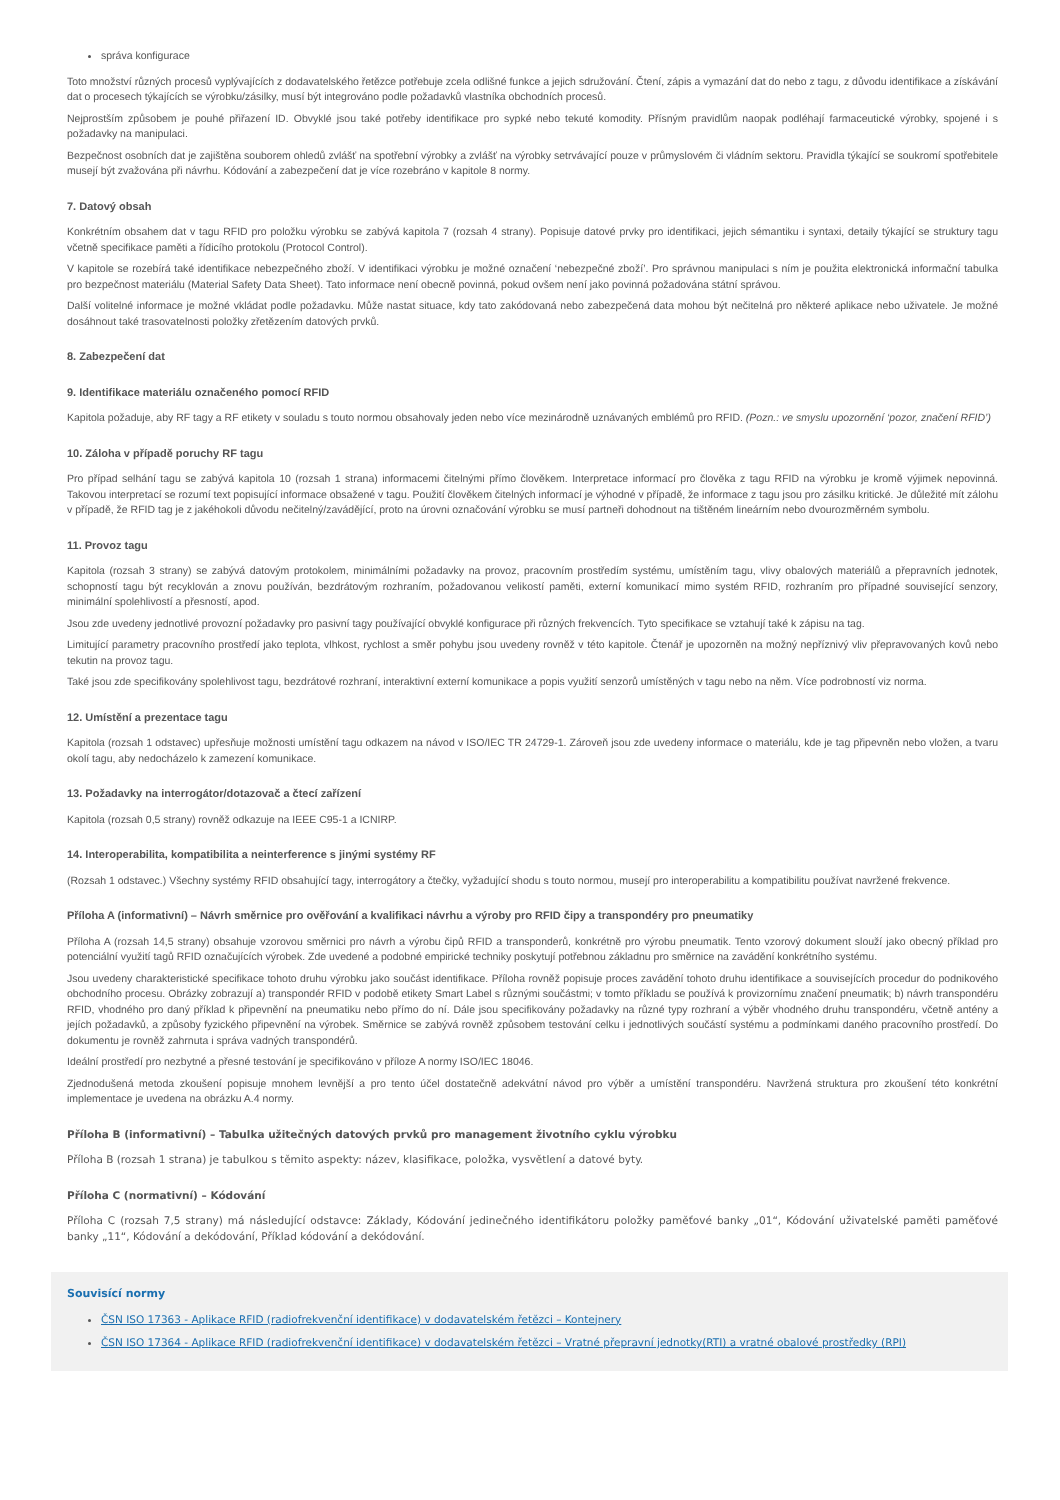správa konfigurace
Toto množství různých procesů vyplývajících z dodavatelského řetězce potřebuje zcela odlišné funkce a jejich sdružování. Čtení, zápis a vymazání dat do nebo z tagu, z důvodu identifikace a získávání dat o procesech týkajících se výrobku/zásilky, musí být integrováno podle požadavků vlastníka obchodních procesů.
Nejprostším způsobem je pouhé přiřazení ID. Obvyklé jsou také potřeby identifikace pro sypké nebo tekuté komodity. Přísným pravidlům naopak podléhají farmaceutické výrobky, spojené i s požadavky na manipulaci.
Bezpečnost osobních dat je zajištěna souborem ohledů zvlášť na spotřební výrobky a zvlášť na výrobky setrvávající pouze v průmyslovém či vládním sektoru. Pravidla týkající se soukromí spotřebitele musejí být zvažována při návrhu. Kódování a zabezpečení dat je více rozebráno v kapitole 8 normy.
7. Datový obsah
Konkrétním obsahem dat v tagu RFID pro položku výrobku se zabývá kapitola 7 (rozsah 4 strany). Popisuje datové prvky pro identifikaci, jejich sémantiku i syntaxi, detaily týkající se struktury tagu včetně specifikace paměti a řídicího protokolu (Protocol Control).
V kapitole se rozebírá také identifikace nebezpečného zboží. V identifikaci výrobku je možné označení ‘nebezpečné zboží’. Pro správnou manipulaci s ním je použita elektronická informační tabulka pro bezpečnost materiálu (Material Safety Data Sheet). Tato informace není obecně povinná, pokud ovšem není jako povinná požadována státní správou.
Další volitelné informace je možné vkládat podle požadavku. Může nastat situace, kdy tato zakódovaná nebo zabezpečená data mohou být nečitelná pro některé aplikace nebo uživatele. Je možné dosáhnout také trasovatelnosti položky zřetězením datových prvků.
8. Zabezpečení dat
9. Identifikace materiálu označeného pomocí RFID
Kapitola požaduje, aby RF tagy a RF etikety v souladu s touto normou obsahovaly jeden nebo více mezinárodně uznávaných emblémů pro RFID. (Pozn.: ve smyslu upozornění ‘pozor, značení RFID’)
10. Záloha v případě poruchy RF tagu
Pro případ selhání tagu se zabývá kapitola 10 (rozsah 1 strana) informacemi čitelnými přímo člověkem. Interpretace informací pro člověka z tagu RFID na výrobku je kromě výjimek nepovinná. Takovou interpretací se rozumí text popisující informace obsažené v tagu. Použití člověkem čitelných informací je výhodné v případě, že informace z tagu jsou pro zásilku kritické. Je důležité mít zálohu v případě, že RFID tag je z jakéhokoli důvodu nečitelný/zavádějící, proto na úrovni označování výrobku se musí partneři dohodnout na tištěném lineárním nebo dvourozměrném symbolu.
11. Provoz tagu
Kapitola (rozsah 3 strany) se zabývá datovým protokolem, minimálními požadavky na provoz, pracovním prostředím systému, umístěním tagu, vlivy obalových materiálů a přepravních jednotek, schopností tagu být recyklován a znovu používán, bezdrátovým rozhraním, požadovanou velikostí paměti, externí komunikací mimo systém RFID, rozhraním pro případné související senzory, minimální spolehlivostí a přesností, apod.
Jsou zde uvedeny jednotlivé provozní požadavky pro pasivní tagy používající obvyklé konfigurace při různých frekvencích. Tyto specifikace se vztahují také k zápisu na tag.
Limitující parametry pracovního prostředí jako teplota, vlhkost, rychlost a směr pohybu jsou uvedeny rovněž v této kapitole. Čtenář je upozorněn na možný nepříznivý vliv přepravovaných kovů nebo tekutin na provoz tagu.
Také jsou zde specifikovány spolehlivost tagu, bezdrátové rozhraní, interaktivní externí komunikace a popis využití senzorů umístěných v tagu nebo na něm. Více podrobností viz norma.
12. Umístění a prezentace tagu
Kapitola (rozsah 1 odstavec) upřesňuje možnosti umístění tagu odkazem na návod v ISO/IEC TR 24729-1. Zároveň jsou zde uvedeny informace o materiálu, kde je tag připevněn nebo vložen, a tvaru okolí tagu, aby nedocházelo k zamezení komunikace.
13. Požadavky na interrogátor/dotazovač a čtecí zařízení
Kapitola (rozsah 0,5 strany) rovněž odkazuje na IEEE C95-1 a ICNIRP.
14. Interoperabilita, kompatibilita a neinterference s jinými systémy RF
(Rozsah 1 odstavec.) Všechny systémy RFID obsahující tagy, interrogátory a čtečky, vyžadující shodu s touto normou, musejí pro interoperabilitu a kompatibilitu používat navržené frekvence.
Příloha A (informativní) – Návrh směrnice pro ověřování a kvalifikaci návrhu a výroby pro RFID čipy a transpondéry pro pneumatiky
Příloha A (rozsah 14,5 strany) obsahuje vzorovou směrnici pro návrh a výrobu čipů RFID a transponderů, konkrétně pro výrobu pneumatik. Tento vzorový dokument slouží jako obecný příklad pro potenciální využití tagů RFID označujících výrobek. Zde uvedené a podobné empirické techniky poskytují potřebnou základnu pro směrnice na zavádění konkrétního systému.
Jsou uvedeny charakteristické specifikace tohoto druhu výrobku jako součást identifikace. Příloha rovněž popisuje proces zavádění tohoto druhu identifikace a souvisejících procedur do podnikového obchodního procesu. Obrázky zobrazují a) transpondér RFID v podobě etikety Smart Label s různými součástmi; v tomto příkladu se používá k provizornímu značení pneumatik; b) návrh transpondéru RFID, vhodného pro daný příklad k připevnění na pneumatiku nebo přímo do ní. Dále jsou specifikovány požadavky na různé typy rozhraní a výběr vhodného druhu transpondéru, včetně antény a jejích požadavků, a způsoby fyzického připevnění na výrobek. Směrnice se zabývá rovněž způsobem testování celku i jednotlivých součástí systému a podmínkami daného pracovního prostředí. Do dokumentu je rovněž zahrnuta i správa vadných transpondérů.
Ideální prostředí pro nezbytné a přesné testování je specifikováno v příloze A normy ISO/IEC 18046.
Zjednodušená metoda zkoušení popisuje mnohem levnější a pro tento účel dostatečně adekvátní návod pro výběr a umístění transpondéru. Navržená struktura pro zkoušení této konkrétní implementace je uvedena na obrázku A.4 normy.
Příloha B (informativní) – Tabulka užitečných datových prvků pro management životního cyklu výrobku
Příloha B (rozsah 1 strana) je tabulkou s těmito aspekty: název, klasifikace, položka, vysvětlení a datové byty.
Příloha C (normativní) – Kódování
Příloha C (rozsah 7,5 strany) má následující odstavce: Základy, Kódování jedinečného identifikátoru položky paměťové banky „01“, Kódování uživatelské paměti paměťové banky „11“, Kódování a dekódování, Příklad kódování a dekódování.
Souvisící normy
ČSN ISO 17363 - Aplikace RFID (radiofrekvenční identifikace) v dodavatelském řetězci – Kontejnery
ČSN ISO 17364 - Aplikace RFID (radiofrekvenční identifikace) v dodavatelském řetězci – Vratné přepravní jednotky(RTI) a vratné obalové prostředky (RPI)